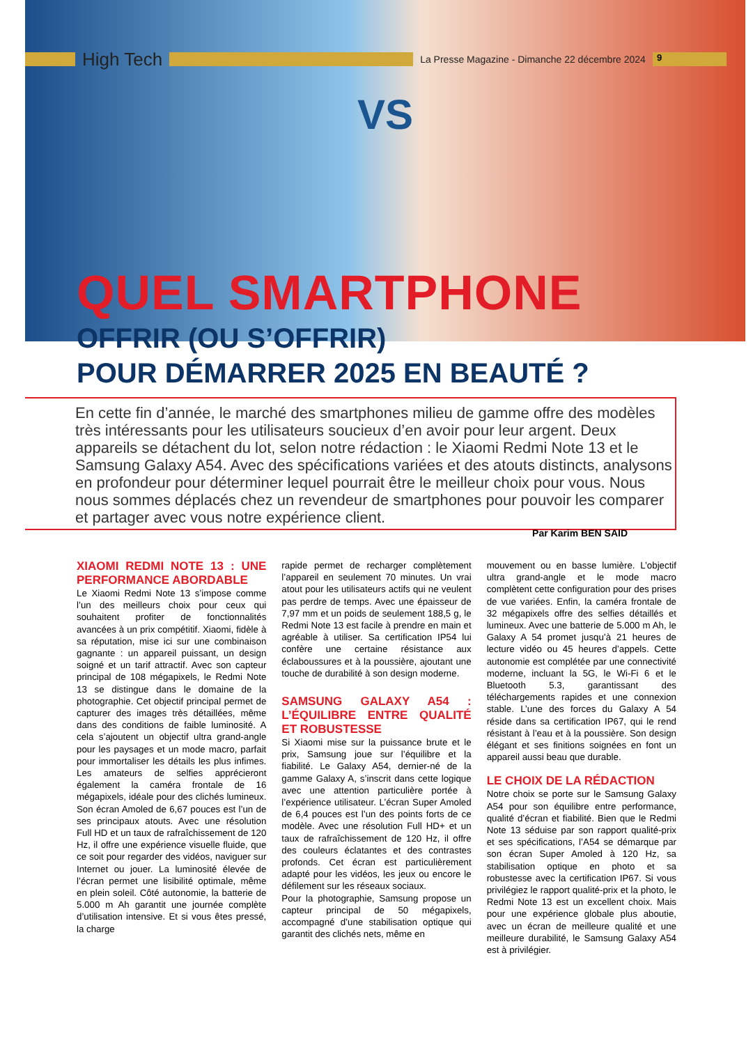High Tech
La Presse Magazine - Dimanche 22 décembre 2024
9
VS
QUEL SMARTPHONE
OFFRIR (OU S’OFFRIR)
POUR DÉMARRER 2025 EN BEAUTÉ ?
En cette fin d’année, le marché des smartphones milieu de gamme offre des modèles très intéressants pour les utilisateurs soucieux d’en avoir pour leur argent. Deux appareils se détachent du lot, selon notre rédaction : le Xiaomi Redmi Note 13 et le Samsung Galaxy A54. Avec des spécifications variées et des atouts distincts, analysons en profondeur pour déterminer lequel pourrait être le meilleur choix pour vous. Nous nous sommes déplacés chez un revendeur de smartphones pour pouvoir les comparer et partager avec vous notre expérience client.
Par Karim BEN SAID
XIAOMI REDMI NOTE 13 : UNE PERFORMANCE ABORDABLE
Le Xiaomi Redmi Note 13 s’impose comme l’un des meilleurs choix pour ceux qui souhaitent profiter de fonctionnalités avancées à un prix compétitif. Xiaomi, fidèle à sa réputation, mise ici sur une combinaison gagnante : un appareil puissant, un design soigné et un tarif attractif. Avec son capteur principal de 108 mégapixels, le Redmi Note 13 se distingue dans le domaine de la photographie. Cet objectif principal permet de capturer des images très détaillées, même dans des conditions de faible luminosité. A cela s’ajoutent un objectif ultra grand-angle pour les paysages et un mode macro, parfait pour immortaliser les détails les plus infimes. Les amateurs de selfies apprécieront également la caméra frontale de 16 mégapixels, idéale pour des clichés lumineux. Son écran Amoled de 6,67 pouces est l’un de ses principaux atouts. Avec une résolution Full HD et un taux de rafraîchissement de 120 Hz, il offre une expérience visuelle fluide, que ce soit pour regarder des vidéos, naviguer sur Internet ou jouer. La luminosité élevée de l’écran permet une lisibilité optimale, même en plein soleil. Côté autonomie, la batterie de 5.000 m Ah garantit une journée complète d’utilisation intensive. Et si vous êtes pressé, la charge
rapide permet de recharger complètement l’appareil en seulement 70 minutes. Un vrai atout pour les utilisateurs actifs qui ne veulent pas perdre de temps. Avec une épaisseur de 7,97 mm et un poids de seulement 188,5 g, le Redmi Note 13 est facile à prendre en main et agréable à utiliser. Sa certification IP54 lui confère une certaine résistance aux éclaboussures et à la poussière, ajoutant une touche de durabilité à son design moderne.
SAMSUNG GALAXY A54 : L’ÉQUILIBRE ENTRE QUALITÉ ET ROBUSTESSE
Si Xiaomi mise sur la puissance brute et le prix, Samsung joue sur l’équilibre et la fiabilité. Le Galaxy A54, dernier-né de la gamme Galaxy A, s’inscrit dans cette logique avec une attention particulière portée à l’expérience utilisateur. L’écran Super Amoled de 6,4 pouces est l’un des points forts de ce modèle. Avec une résolution Full HD+ et un taux de rafraîchissement de 120 Hz, il offre des couleurs éclatantes et des contrastes profonds. Cet écran est particulièrement adapté pour les vidéos, les jeux ou encore le défilement sur les réseaux sociaux.
Pour la photographie, Samsung propose un capteur principal de 50 mégapixels, accompagné d’une stabilisation optique qui garantit des clichés nets, même en
mouvement ou en basse lumière. L’objectif ultra grand-angle et le mode macro complètent cette configuration pour des prises de vue variées. Enfin, la caméra frontale de 32 mégapixels offre des selfies détaillés et lumineux. Avec une batterie de 5.000 m Ah, le Galaxy A 54 promet jusqu’à 21 heures de lecture vidéo ou 45 heures d’appels. Cette autonomie est complétée par une connectivité moderne, incluant la 5G, le Wi-Fi 6 et le Bluetooth 5.3, garantissant des téléchargements rapides et une connexion stable. L’une des forces du Galaxy A 54 réside dans sa certification IP67, qui le rend résistant à l’eau et à la poussière. Son design élégant et ses finitions soignées en font un appareil aussi beau que durable.
LE CHOIX DE LA RÉDACTION
Notre choix se porte sur le Samsung Galaxy A54 pour son équilibre entre performance, qualité d’écran et fiabilité. Bien que le Redmi Note 13 séduise par son rapport qualité-prix et ses spécifications, l’A54 se démarque par son écran Super Amoled à 120 Hz, sa stabilisation optique en photo et sa robustesse avec la certification IP67. Si vous privilégiez le rapport qualité-prix et la photo, le Redmi Note 13 est un excellent choix. Mais pour une expérience globale plus aboutie, avec un écran de meilleure qualité et une meilleure durabilité, le Samsung Galaxy A54 est à privilégier.